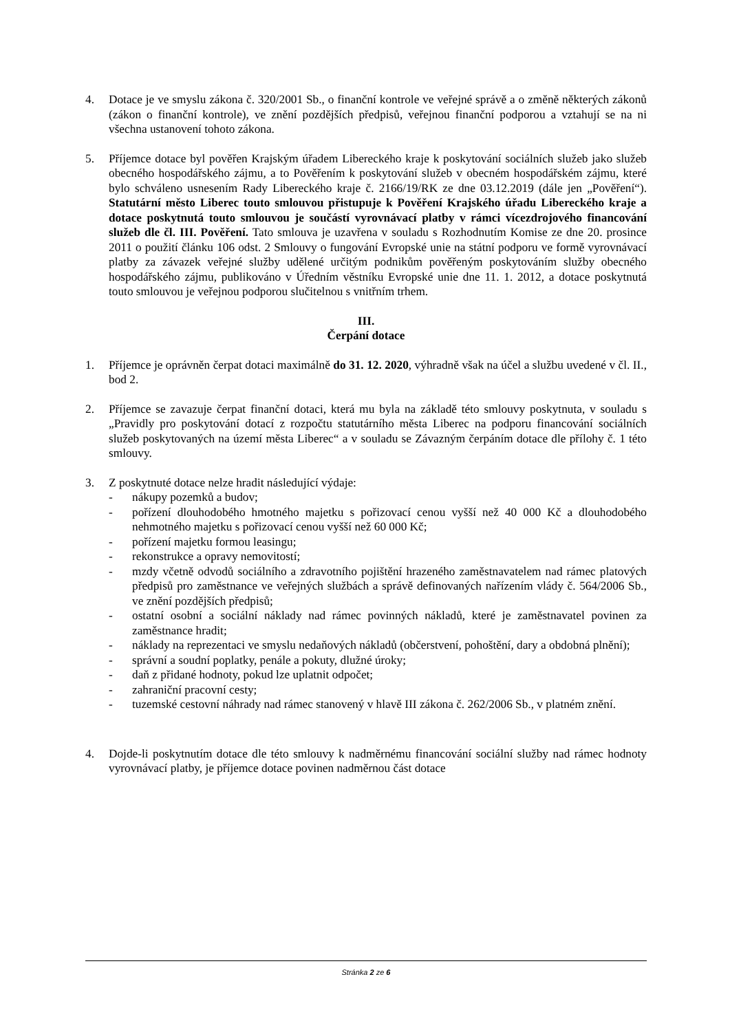4. Dotace je ve smyslu zákona č. 320/2001 Sb., o finanční kontrole ve veřejné správě a o změně některých zákonů (zákon o finanční kontrole), ve znění pozdějších předpisů, veřejnou finanční podporou a vztahují se na ni všechna ustanovení tohoto zákona.
5. Příjemce dotace byl pověřen Krajským úřadem Libereckého kraje k poskytování sociálních služeb jako služeb obecného hospodářského zájmu, a to Pověřením k poskytování služeb v obecném hospodářském zájmu, které bylo schváleno usnesením Rady Libereckého kraje č. 2166/19/RK ze dne 03.12.2019 (dále jen „Pověření“). Statutární město Liberec touto smlouvou přistupuje k Pověření Krajského úřadu Libereckého kraje a dotace poskytnutá touto smlouvou je součástí vyrovnávací platby v rámci vícezdrojového financování služeb dle čl. III. Pověření. Tato smlouva je uzavřena v souladu s Rozhodnutím Komise ze dne 20. prosince 2011 o použití článku 106 odst. 2 Smlouvy o fungování Evropské unie na státní podporu ve formě vyrovnávací platby za závazek veřejné služby udělené určitým podnikům pověřeným poskytováním služby obecného hospodářského zájmu, publikováno v Úředním věstníku Evropské unie dne 11. 1. 2012, a dotace poskytnutá touto smlouvou je veřejnou podporou slučitelnou s vnitřním trhem.
III.
Čerpání dotace
1. Příjemce je oprávněn čerpat dotaci maximálně do 31. 12. 2020, výhradně však na účel a službu uvedené v čl. II., bod 2.
2. Příjemce se zavazuje čerpat finanční dotaci, která mu byla na základě této smlouvy poskytnuta, v souladu s „Pravidly pro poskytování dotací z rozpočtu statutárního města Liberec na podporu financování sociálních služeb poskytovaných na území města Liberec“ a v souladu se Závazným čerpáním dotace dle přílohy č. 1 této smlouvy.
3. Z poskytnuté dotace nelze hradit následující výdaje:
- nákupy pozemků a budov;
- pořízení dlouhodobého hmotného majetku s pořizovací cenou vyšší než 40 000 Kč a dlouhodobého nehmotného majetku s pořizovací cenou vyšší než 60 000 Kč;
- pořízení majetku formou leasingu;
- rekonstrukce a opravy nemovitostí;
- mzdy včetně odvodů sociálního a zdravotního pojištění hrazeného zaměstnavatelem nad rámec platových předpisů pro zaměstnance ve veřejných službách a správě definovaných nařízením vlády č. 564/2006 Sb., ve znění pozdějších předpisů;
- ostatní osobní a sociální náklady nad rámec povinných nákladů, které je zaměstnavatel povinen za zaměstnance hradit;
- náklady na reprezentaci ve smyslu nedaňových nákladů (občerstvení, pohoštění, dary a obdobná plnění);
- správní a soudní poplatky, penále a pokuty, dlužné úroky;
- daň z přidané hodnoty, pokud lze uplatnit odpočet;
- zahraniční pracovní cesty;
- tuzemské cestovní náhrady nad rámec stanovený v hlavě III zákona č. 262/2006 Sb., v platném znění.
4. Dojde-li poskytnutím dotace dle této smlouvy k nadměrnému financování sociální služby nad rámec hodnoty vyrovnávací platby, je příjemce dotace povinen nadměrnou část dotace
Stránka 2 ze 6